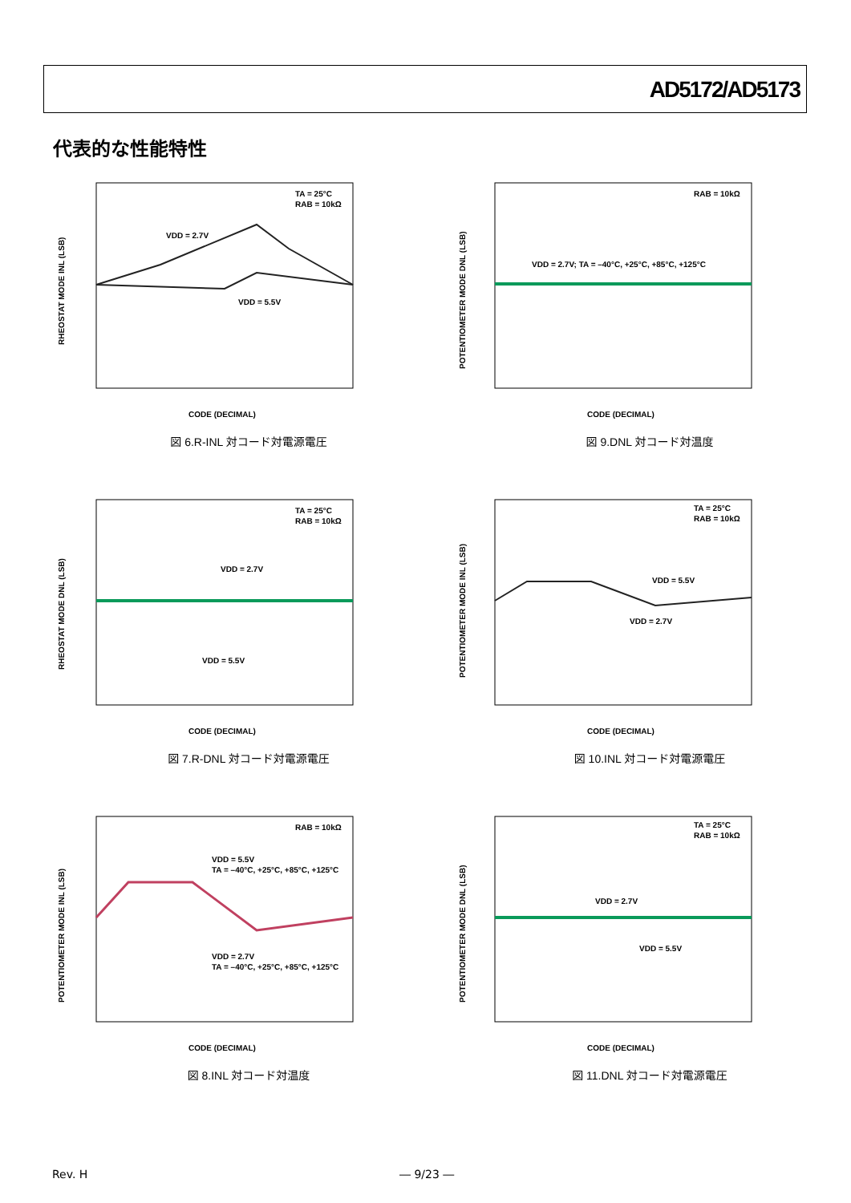AD5172/AD5173
代表的な性能特性
RHEOSTAT MODE INL (LSB)
TA = 25°C
RAB = 10kΩ
VDD = 2.7V
VDD = 5.5V
CODE (DECIMAL)
図 6.R-INL 対コード対電源電圧
POTENTIOMETER MODE DNL (LSB)
RAB = 10kΩ
VDD = 2.7V; TA = –40°C, +25°C, +85°C, +125°C
CODE (DECIMAL)
図 9.DNL 対コード対温度
RHEOSTAT MODE DNL (LSB)
TA = 25°C
RAB = 10kΩ
VDD = 2.7V
VDD = 5.5V
CODE (DECIMAL)
図 7.R-DNL 対コード対電源電圧
POTENTIOMETER MODE INL (LSB)
TA = 25°C
RAB = 10kΩ
VDD = 5.5V
VDD = 2.7V
CODE (DECIMAL)
図 10.INL 対コード対電源電圧
POTENTIOMETER MODE INL (LSB)
RAB = 10kΩ
VDD = 5.5V
TA = –40°C, +25°C, +85°C, +125°C
VDD = 2.7V
TA = –40°C, +25°C, +85°C, +125°C
CODE (DECIMAL)
図 8.INL 対コード対温度
POTENTIOMETER MODE DNL (LSB)
TA = 25°C
RAB = 10kΩ
VDD = 2.7V
VDD = 5.5V
CODE (DECIMAL)
図 11.DNL 対コード対電源電圧
Rev. H ― 9/23 ―